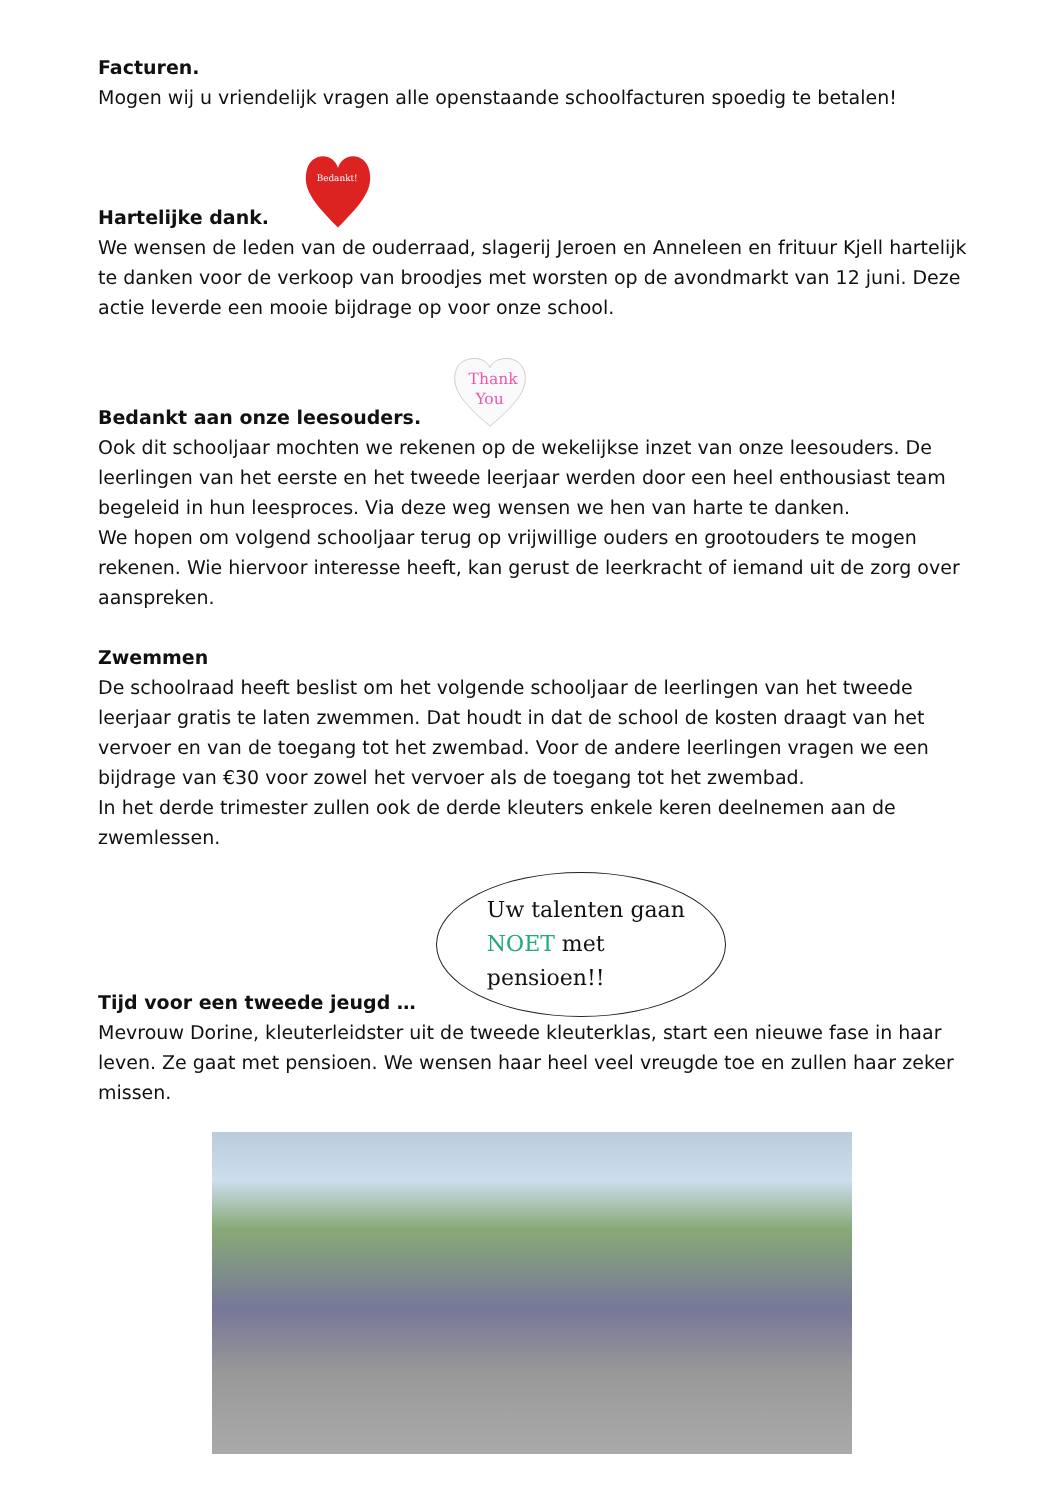Facturen.
Mogen wij u vriendelijk vragen alle openstaande schoolfacturen spoedig te betalen!
Hartelijke dank.
Bedankt!
We wensen de leden van de ouderraad, slagerij Jeroen en Anneleen en frituur Kjell hartelijk te danken voor de verkoop van broodjes met worsten op de avondmarkt van 12 juni. Deze actie leverde een mooie bijdrage op voor onze school.
Bedankt aan onze leesouders.
Thank
You
Ook dit schooljaar mochten we rekenen op de wekelijkse inzet van onze leesouders. De leerlingen van het eerste en het tweede leerjaar werden door een heel enthousiast team begeleid in hun leesproces. Via deze weg wensen we hen van harte te danken.
We hopen om volgend schooljaar terug op vrijwillige ouders en grootouders te mogen rekenen. Wie hiervoor interesse heeft, kan gerust de leerkracht of iemand uit de zorg over aanspreken.
Zwemmen
De schoolraad heeft beslist om het volgende schooljaar de leerlingen van het tweede leerjaar gratis te laten zwemmen. Dat houdt in dat de school de kosten draagt van het vervoer en van de toegang tot het zwembad. Voor de andere leerlingen vragen we een bijdrage van €30 voor zowel het vervoer als de toegang tot het zwembad.
In het derde trimester zullen ook de derde kleuters enkele keren deelnemen aan de zwemlessen.
Tijd voor een tweede jeugd …
Uw talenten gaan
NOET met
pensioen!!
Mevrouw Dorine, kleuterleidster uit de tweede kleuterklas, start een nieuwe fase in haar leven. Ze gaat met pensioen. We wensen haar heel veel vreugde toe en zullen haar zeker missen.